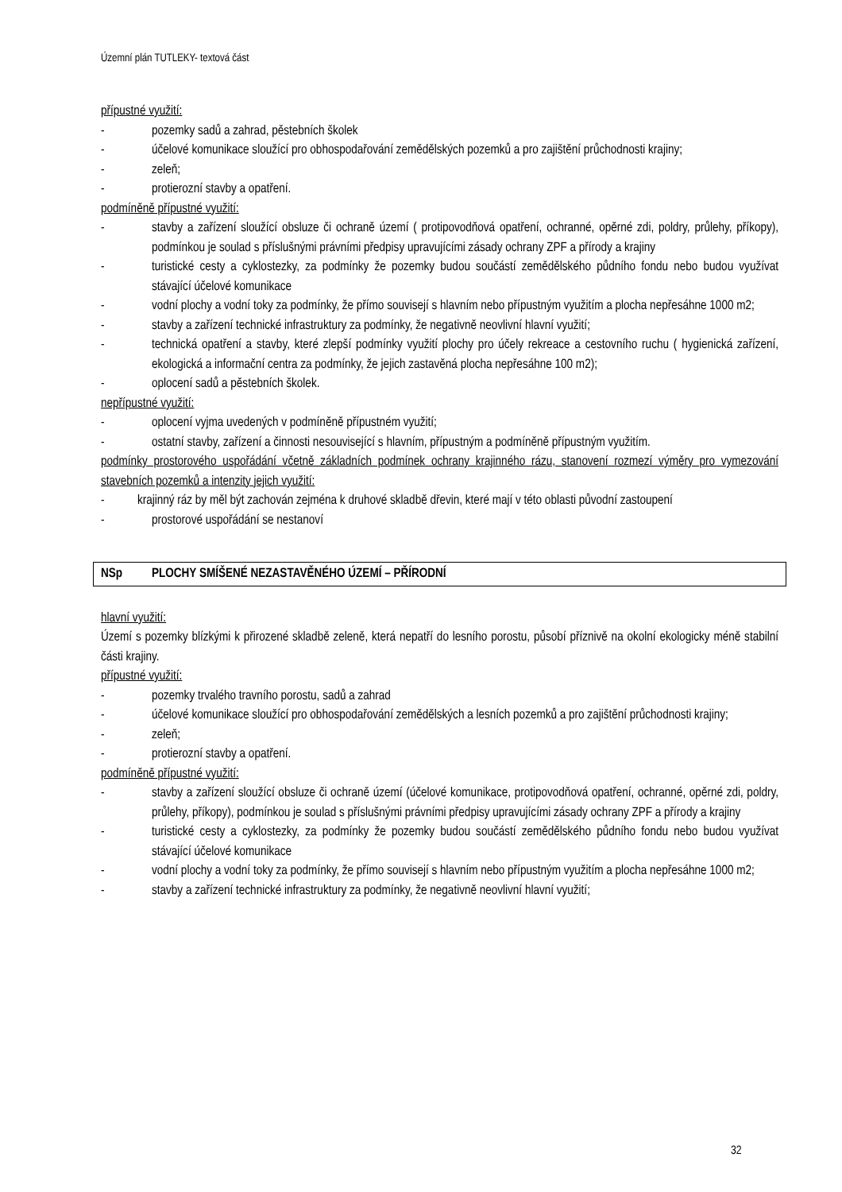Územní plán TUTLEKY- textová část
přípustné využití:
- pozemky sadů a zahrad, pěstebních školek
- účelové komunikace sloužící pro obhospodařování zemědělských pozemků a pro zajištění průchodnosti krajiny;
- zeleň;
- protierozní stavby a opatření.
podmíněně přípustné využití:
- stavby a zařízení sloužící obsluze či ochraně území ( protipovodňová opatření, ochranné, opěrné zdi, poldry, průlehy, příkopy), podmínkou je soulad s příslušnými právními předpisy upravujícími zásady ochrany ZPF a přírody a krajiny
- turistické cesty a cyklostezky, za podmínky že pozemky budou součástí zemědělského půdního fondu nebo budou využívat stávající účelové komunikace
- vodní plochy a vodní toky za podmínky, že přímo souvisejí s hlavním nebo přípustným využitím a plocha nepřesáhne 1000 m2;
- stavby a zařízení technické infrastruktury za podmínky, že negativně neovlivní hlavní využití;
- technická opatření a stavby, které zlepší podmínky využití plochy pro účely rekreace a cestovního ruchu ( hygienická zařízení, ekologická a informační centra za podmínky, že jejich zastavěná plocha nepřesáhne 100 m2);
- oplocení sadů a pěstebních školek.
nepřípustné využití:
- oplocení vyjma uvedených v podmíněně přípustném využití;
- ostatní stavby, zařízení a činnosti nesouvisející s hlavním, přípustným a podmíněně přípustným využitím.
podmínky prostorového uspořádání včetně základních podmínek ochrany krajinného rázu, stanovení rozmezí výměry pro vymezování stavebních pozemků a intenzity jejich využití:
- krajinný ráz by měl být zachován zejména k druhové skladbě dřevin, které mají v této oblasti původní zastoupení
- prostorové uspořádání se nestanoví
NSp PLOCHY SMÍŠENÉ NEZASTAVĚNÉHO ÚZEMÍ – PŘÍRODNÍ
hlavní využití:
Území s pozemky blízkými k přirozené skladbě zeleně, která nepatří do lesního porostu, působí příznivě na okolní ekologicky méně stabilní části krajiny.
přípustné využití:
- pozemky trvalého travního porostu, sadů a zahrad
- účelové komunikace sloužící pro obhospodařování zemědělských a lesních pozemků a pro zajištění průchodnosti krajiny;
- zeleň;
- protierozní stavby a opatření.
podmíněně přípustné využití:
- stavby a zařízení sloužící obsluze či ochraně území (účelové komunikace, protipovodňová opatření, ochranné, opěrné zdi, poldry, průlehy, příkopy), podmínkou je soulad s příslušnými právními předpisy upravujícími zásady ochrany ZPF a přírody a krajiny
- turistické cesty a cyklostezky, za podmínky že pozemky budou součástí zemědělského půdního fondu nebo budou využívat stávající účelové komunikace
- vodní plochy a vodní toky za podmínky, že přímo souvisejí s hlavním nebo přípustným využitím a plocha nepřesáhne 1000 m2;
- stavby a zařízení technické infrastruktury za podmínky, že negativně neovlivní hlavní využití;
32